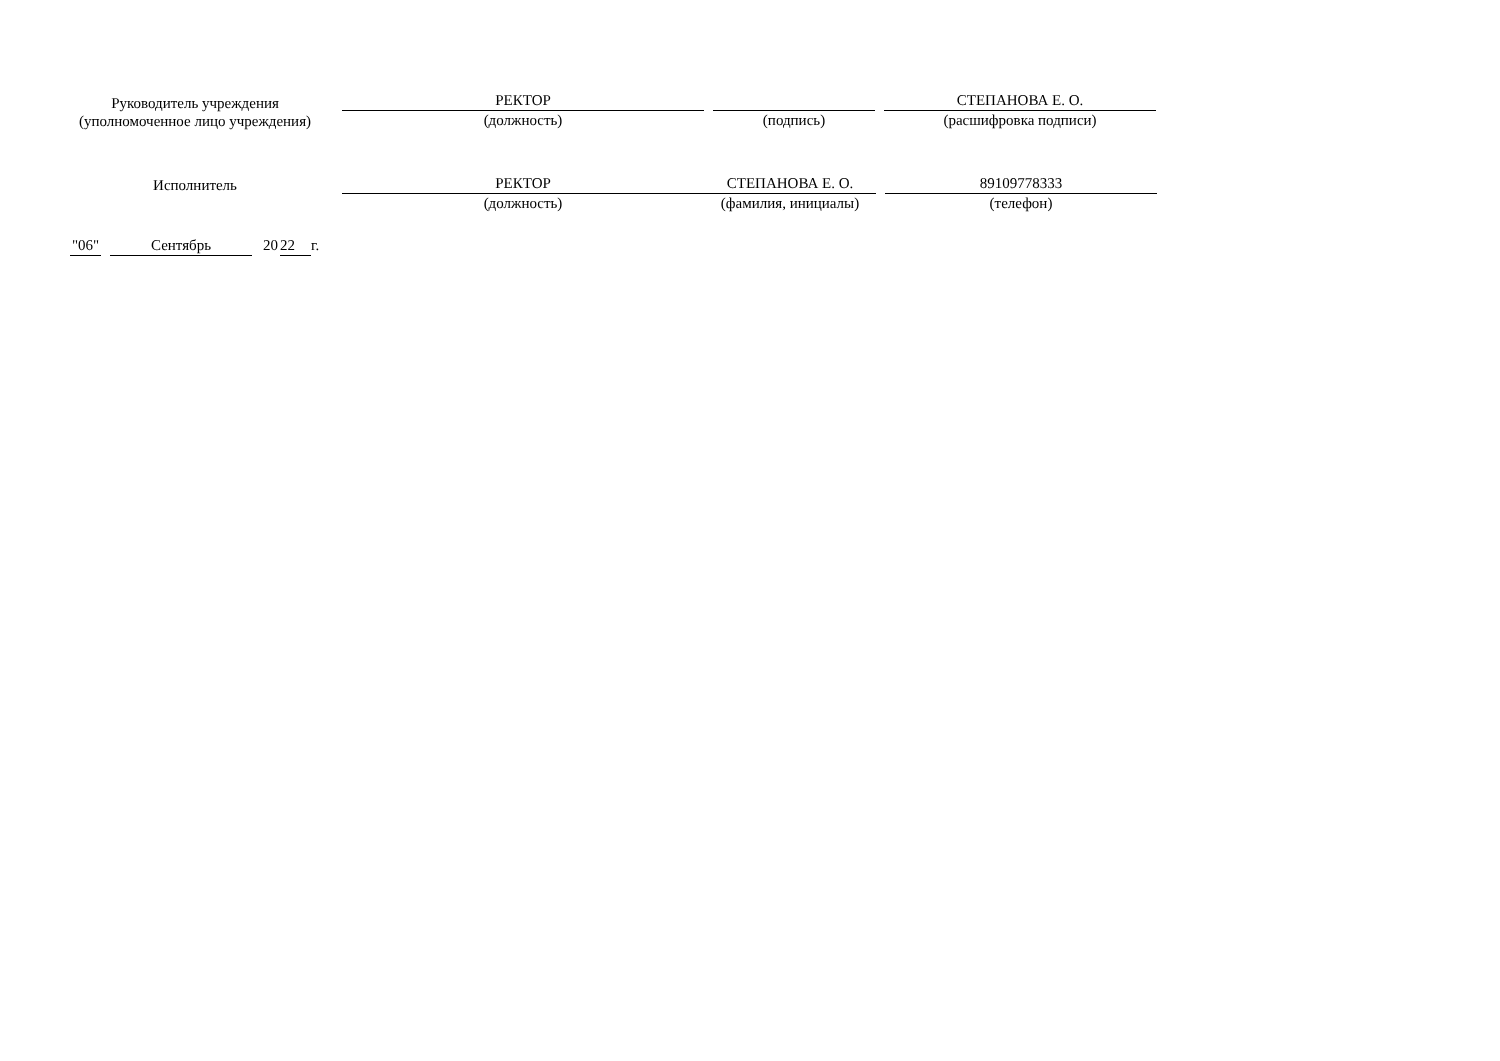Руководитель учреждения
(уполномоченное лицо учреждения)
РЕКТОР
(должность)
(подпись)
СТЕПАНОВА Е. О.
(расшифровка подписи)
Исполнитель
РЕКТОР
(должность)
СТЕПАНОВА Е. О.
(фамилия, инициалы)
89109778333
(телефон)
"06" Сентябрь 20 22 г.